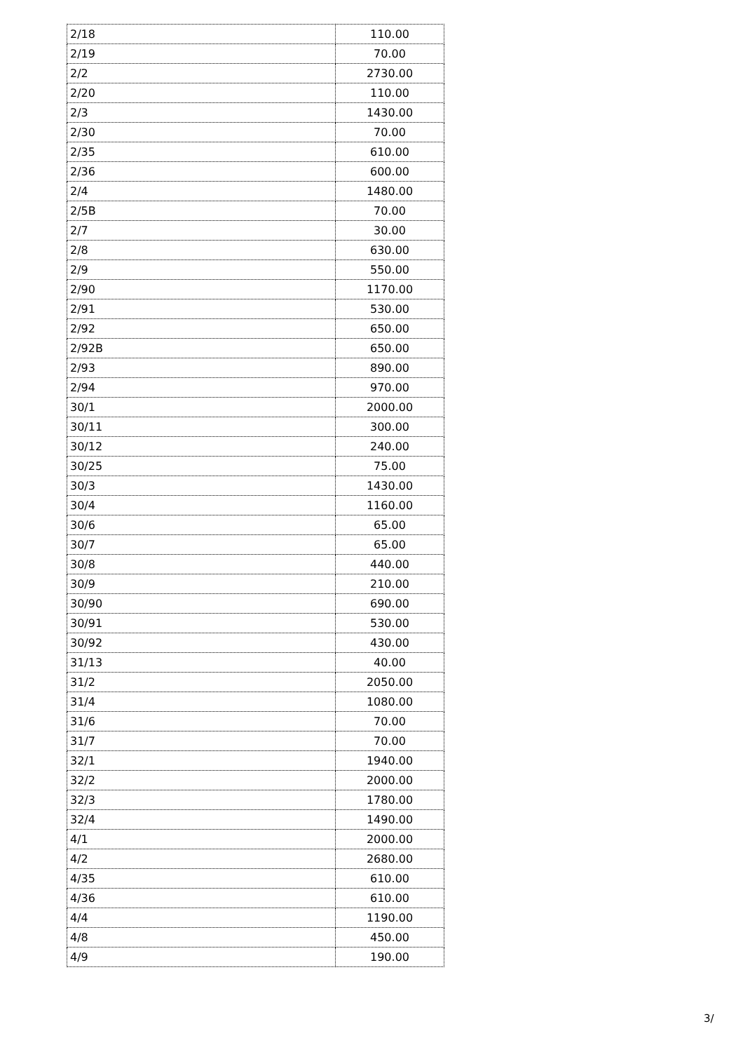| 2/18 | 110.00 |
| 2/19 | 70.00 |
| 2/2 | 2730.00 |
| 2/20 | 110.00 |
| 2/3 | 1430.00 |
| 2/30 | 70.00 |
| 2/35 | 610.00 |
| 2/36 | 600.00 |
| 2/4 | 1480.00 |
| 2/5B | 70.00 |
| 2/7 | 30.00 |
| 2/8 | 630.00 |
| 2/9 | 550.00 |
| 2/90 | 1170.00 |
| 2/91 | 530.00 |
| 2/92 | 650.00 |
| 2/92B | 650.00 |
| 2/93 | 890.00 |
| 2/94 | 970.00 |
| 30/1 | 2000.00 |
| 30/11 | 300.00 |
| 30/12 | 240.00 |
| 30/25 | 75.00 |
| 30/3 | 1430.00 |
| 30/4 | 1160.00 |
| 30/6 | 65.00 |
| 30/7 | 65.00 |
| 30/8 | 440.00 |
| 30/9 | 210.00 |
| 30/90 | 690.00 |
| 30/91 | 530.00 |
| 30/92 | 430.00 |
| 31/13 | 40.00 |
| 31/2 | 2050.00 |
| 31/4 | 1080.00 |
| 31/6 | 70.00 |
| 31/7 | 70.00 |
| 32/1 | 1940.00 |
| 32/2 | 2000.00 |
| 32/3 | 1780.00 |
| 32/4 | 1490.00 |
| 4/1 | 2000.00 |
| 4/2 | 2680.00 |
| 4/35 | 610.00 |
| 4/36 | 610.00 |
| 4/4 | 1190.00 |
| 4/8 | 450.00 |
| 4/9 | 190.00 |
3/